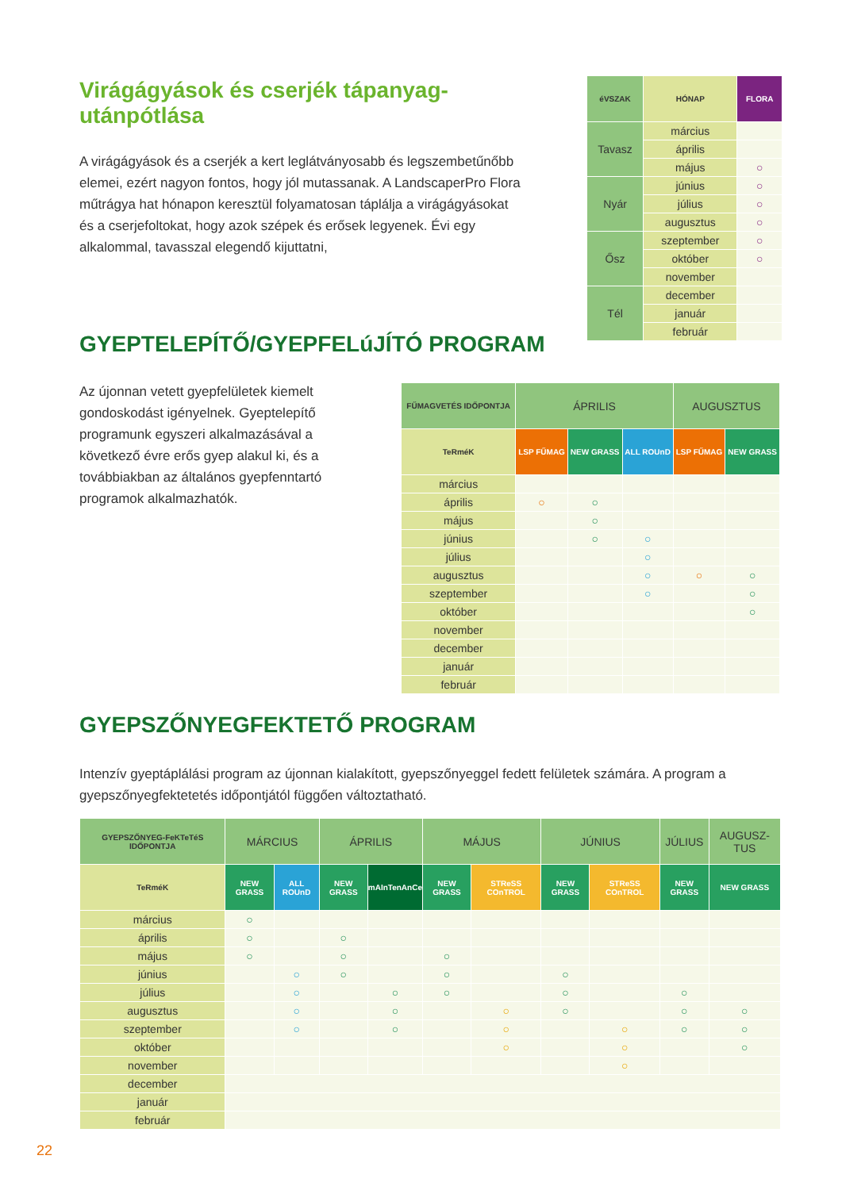Virágágyások és cserjék tápanyag-utánpótlása
A virágágyások és a cserjék a kert leglátványosabb és legszembetűnőbb elemei, ezért nagyon fontos, hogy jól mutassanak. A LandscaperPro Flora műtrágya hat hónapon keresztül folyamatosan táplálja a virágágyásokat és a cserjefoltokat, hogy azok szépek és erősek legyenek. Évi egy alkalommal, tavasszal elegendő kijuttatni,
| éVSZAK | HÓNAP | FLORA |
| --- | --- | --- |
| Tavasz | március | |
| | április | |
| | május | ○ |
| Nyár | június | ○ |
| | július | ○ |
| | augusztus | ○ |
| Ősz | szeptember | ○ |
| | október | ○ |
| | november | |
| Tél | december | |
| | január | |
| | február | |
GYEPTELEPÍTŐ/GYEPFELúJÍTÓ PROGRAM
Az újonnan vetett gyepfelületek kiemelt gondoskodást igényelnek. Gyeptelepítő programunk egyszeri alkalmazásával a következő évre erős gyep alakul ki, és a továbbiakban az általános gyepfenntartó programok alkalmazhatók.
| FŰMAGVETÉS IDŐPONTJA | ÁPRILIS | | | AUGUSZTUS | |
| TeRméK | LSP FŰMAG | NEW GRASS | ALL ROUnD | LSP FŰMAG | NEW GRASS |
| március | | | | | |
| április | ○ | ○ | | | |
| május | | ○ | | | |
| június | | ○ | ○ | | |
| július | | | ○ | | |
| augusztus | | | ○ | ○ | ○ |
| szeptember | | | ○ | | ○ |
| október | | | | | ○ |
| november | | | | | |
| december | | | | | |
| január | | | | | |
| február | | | | | |
GYEPSZŐNYEGFEKTETŐ PROGRAM
Intenzív gyeptáplálási program az újonnan kialakított, gyepszőnyeggel fedett felületek számára. A program a gyepszőnyegfektetetés időpontjától függően változtatható.
| GYEPSZŐNYEG-FeKTeTéS IDŐPONTJA | MÁRCIUS | | ÁPRILIS | | MÁJUS | | JÚNIUS | | JÚLIUS | AUGUSZ-TUS |
| TeRméK | NEW GRASS | ALL ROUnD | NEW GRASS | mAInTenAnCe | NEW GRASS | STReSS COnTROL | NEW GRASS | STReSS COnTROL | NEW GRASS | NEW GRASS |
| március | ○ | | | | | | | | | |
| április | ○ | | ○ | | | | | | | |
| május | ○ | | ○ | | ○ | | | | | |
| június | | ○ | ○ | | ○ | | ○ | | | |
| július | | ○ | | ○ | ○ | | ○ | | ○ | |
| augusztus | | ○ | | ○ | | ○ | ○ | | ○ | ○ |
| szeptember | | ○ | | ○ | | ○ | | ○ | ○ | ○ |
| október | | | | | | ○ | | ○ | | ○ |
| november | | | | | | | | ○ | | |
| december | | | | | | | | | | |
| január | | | | | | | | | | |
| február | | | | | | | | | | |
22